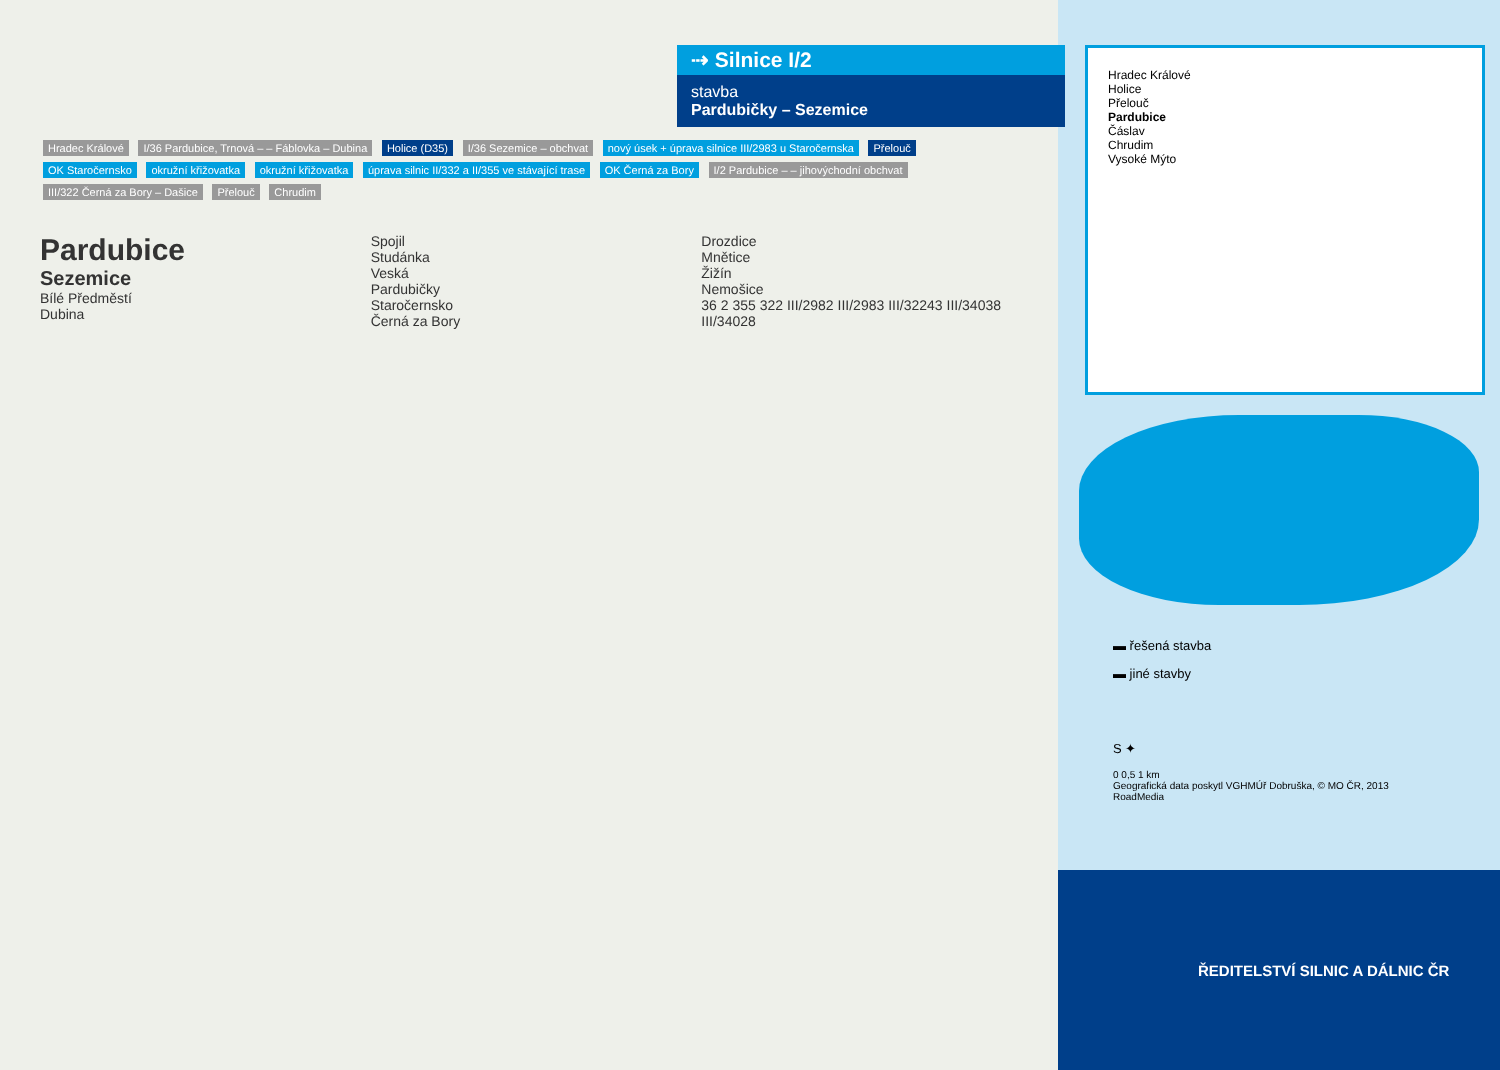⇢ Silnice I/2
stavba
Pardubičky – Sezemice
Hradec Králové I/36 Pardubice, Trnová – – Fáblovka – Dubina Holice (D35) I/36 Sezemice – obchvat nový úsek + úprava silnice III/2983 u Staročernska Přelouč OK Staročernsko okružní křižovatka okružní křižovatka úprava silnic II/332 a II/355 ve stávající trase OK Černá za Bory I/2 Pardubice – – jihovýchodní obchvat III/322 Černá za Bory – Dašice Přelouč Chrudim
Pardubice
Sezemice
Bílé Předměstí
Dubina
Spojil
Studánka
Veská
Pardubičky
Staročernsko
Černá za Bory
Drozdice
Mnětice
Žižín
Nemošice
36 2 355 322 III/2982 III/2983 III/32243 III/34038 III/34028
Hradec Králové
Holice
Přelouč
Pardubice
Čáslav
Chrudim
Vysoké Mýto
▬ řešená stavba
▬ jiné stavby
S ✦
0 0,5 1 km
Geografická data poskytl VGHMÚř Dobruška, © MO ČR, 2013
RoadMedia
ŘEDITELSTVÍ SILNIC A DÁLNIC ČR